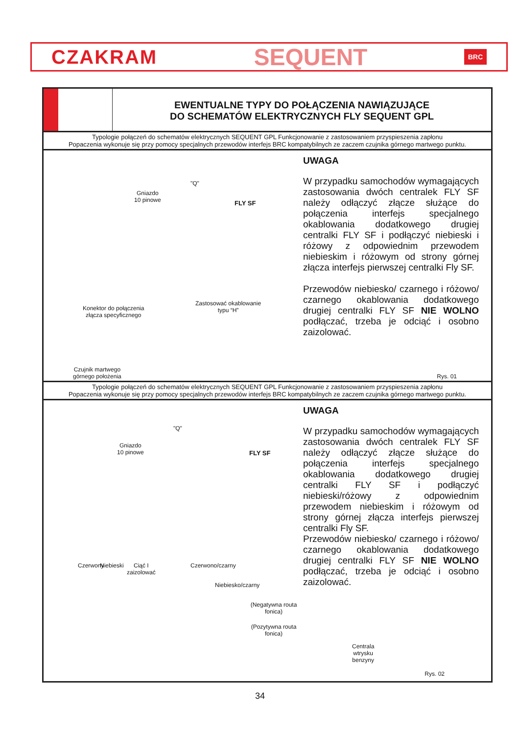CZAKRAM SEQUENT BRC
EWENTUALNE TYPY DO POŁĄCZENIA NAWIĄZUJĄCE
DO SCHEMATÓW ELEKTRYCZNYCH FLY SEQUENT GPL
Typologie połączeń do schematów elektrycznych SEQUENT GPL Funkcjonowanie z zastosowaniem przyspieszenia zapłonu
Popaczenia wykonuje się przy pomocy specjalnych przewodów interfejs BRC kompatybilnych ze zaczem czujnika górnego martwego punktu.
FLY SF
"Q"
Gniazdo
10 pinowe
Konektor do połączenia
złącza specyficznego
Zastosować okablowanie
typu “H”
Czujnik martwego
górnego położenia
UWAGA
W przypadku samochodów wymagających zastosowania dwóch centralek FLY SF należy odłączyć złącze służące do połączenia interfejs specjalnego okablowania dodatkowego drugiej centralki FLY SF i podłączyć niebieski i różowy z odpowiednim przewodem niebieskim i różowym od strony górnej złącza interfejs pierwszej centralki Fly SF.
Przewodów niebiesko/ czarnego i różowo/ czarnego okablowania dodatkowego drugiej centralki FLY SF NIE WOLNO podłączać, trzeba je odciąć i osobno zaizolować.
Rys. 01
Typologie połączeń do schematów elektrycznych SEQUENT GPL Funkcjonowanie z zastosowaniem przyspieszenia zapłonu
Popaczenia wykonuje się przy pomocy specjalnych przewodów interfejs BRC kompatybilnych ze zaczem czujnika górnego martwego punktu.
FLY SF
"Q"
Gniazdo
10 pinowe
Czerwony Niebieski
Ciąć I
zaizolować
Czerwono/czarny
Niebiesko/czarny
(Negatywna routa fonica)
(Pozytywna routa fonica)
Centrala
wtrysku
benzyny
UWAGA
W przypadku samochodów wymagających zastosowania dwóch centralek FLY SF należy odłączyć złącze służące do połączenia interfejs specjalnego okablowania dodatkowego drugiej centralki FLY SF i podłączyć niebieski/różowy z odpowiednim przewodem niebieskim i różowym od strony górnej złącza interfejs pierwszej centralki Fly SF.
Przewodów niebiesko/ czarnego i różowo/ czarnego okablowania dodatkowego drugiej centralki FLY SF NIE WOLNO podłączać, trzeba je odciąć i osobno zaizolować.
Rys. 02
34